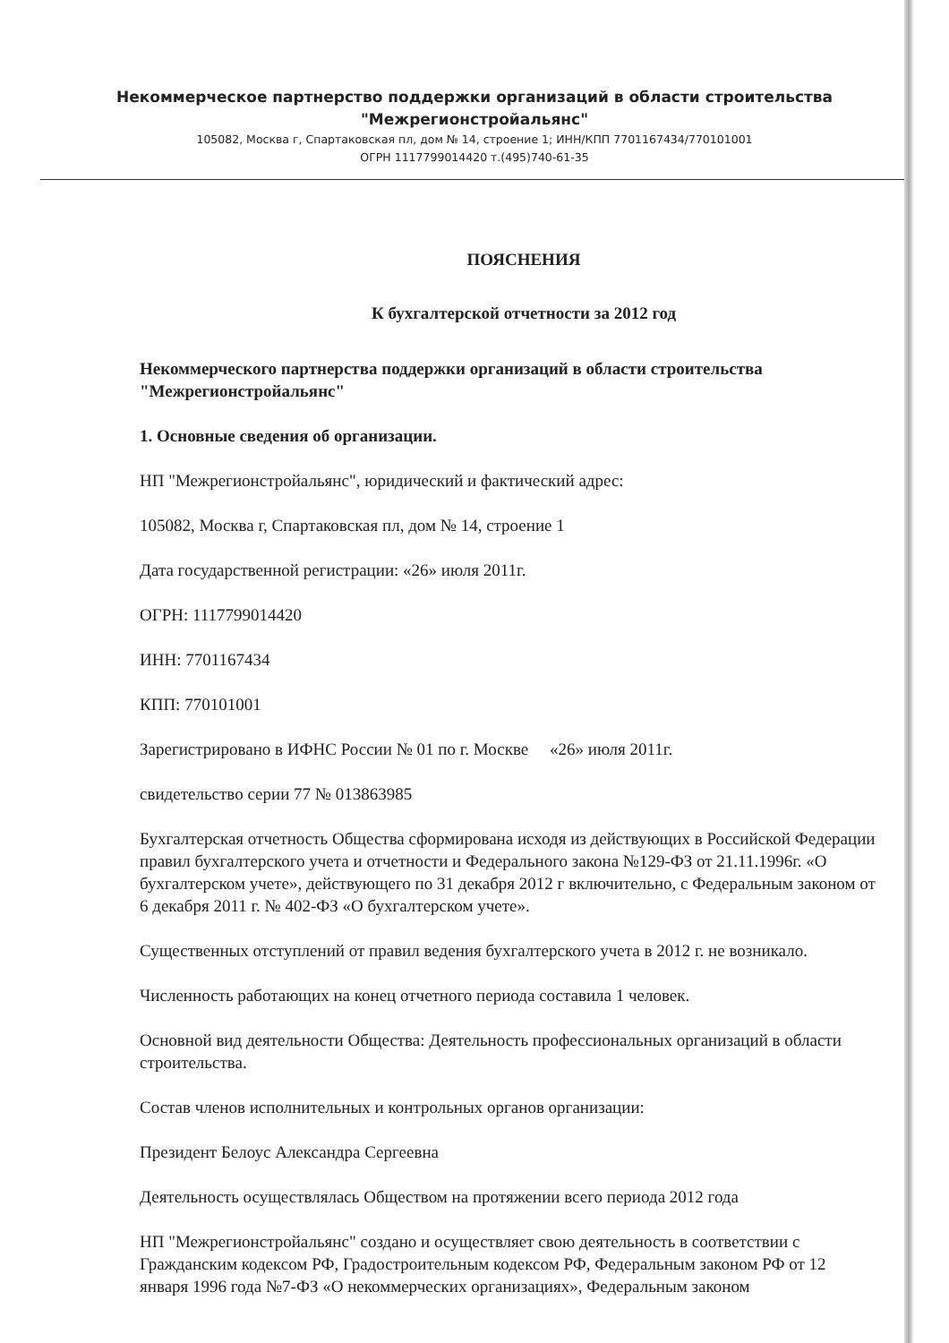Некоммерческое партнерство поддержки организаций в области строительства
"Межрегионстройальянс"
105082, Москва г, Спартаковская пл, дом № 14, строение 1; ИНН/КПП 7701167434/770101001
ОГРН 1117799014420 т.(495)740-61-35
ПОЯСНЕНИЯ
К бухгалтерской отчетности за 2012 год
Некоммерческого партнерства поддержки организаций в области строительства "Межрегионстройальянс"
1. Основные сведения об организации.
НП "Межрегионстройальянс", юридический и фактический адрес:
105082, Москва г, Спартаковская пл, дом № 14, строение 1
Дата государственной регистрации: «26» июля 2011г.
ОГРН: 1117799014420
ИНН: 7701167434
КПП: 770101001
Зарегистрировано в ИФНС России № 01 по г. Москве «26» июля 2011г.
свидетельство серии 77 № 013863985
Бухгалтерская отчетность Общества сформирована исходя из действующих в Российской Федерации правил бухгалтерского учета и отчетности и Федерального закона №129-ФЗ от 21.11.1996г. «О бухгалтерском учете», действующего по 31 декабря 2012 г включительно, с Федеральным законом от 6 декабря 2011 г. № 402-ФЗ «О бухгалтерском учете».
Существенных отступлений от правил ведения бухгалтерского учета в 2012 г. не возникало.
Численность работающих на конец отчетного периода составила 1 человек.
Основной вид деятельности Общества: Деятельность профессиональных организаций в области строительства.
Состав членов исполнительных и контрольных органов организации:
Президент Белоус Александра Сергеевна
Деятельность осуществлялась Обществом на протяжении всего периода 2012 года
НП "Межрегионстройальянс" создано и осуществляет свою деятельность в соответствии с Гражданским кодексом РФ, Градостроительным кодексом РФ, Федеральным законом РФ от 12 января 1996 года №7-ФЗ «О некоммерческих организациях», Федеральным законом